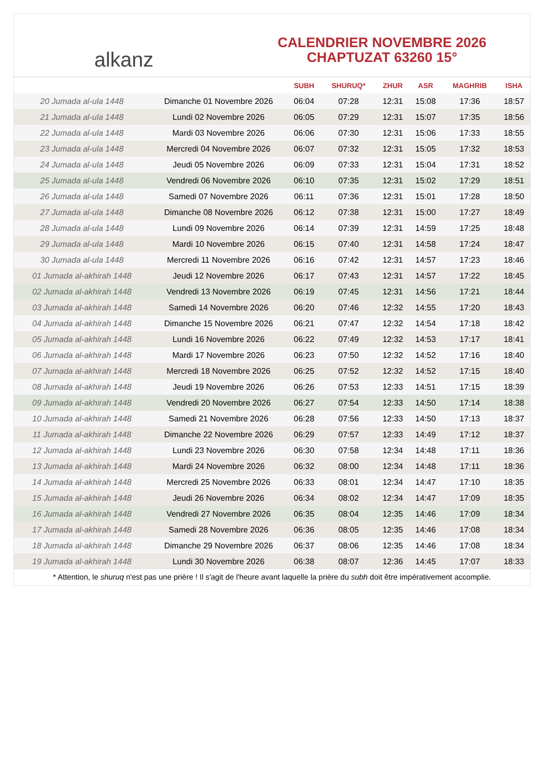alkanz
CALENDRIER NOVEMBRE 2026
CHAPTUZAT 63260 15°
| | | SUBH | SHURUQ* | ZHUR | ASR | MAGHRIB | ISHA |
| --- | --- | --- | --- | --- | --- | --- | --- |
| 20 Jumada al-ula 1448 | Dimanche 01 Novembre 2026 | 06:04 | 07:28 | 12:31 | 15:08 | 17:36 | 18:57 |
| 21 Jumada al-ula 1448 | Lundi 02 Novembre 2026 | 06:05 | 07:29 | 12:31 | 15:07 | 17:35 | 18:56 |
| 22 Jumada al-ula 1448 | Mardi 03 Novembre 2026 | 06:06 | 07:30 | 12:31 | 15:06 | 17:33 | 18:55 |
| 23 Jumada al-ula 1448 | Mercredi 04 Novembre 2026 | 06:07 | 07:32 | 12:31 | 15:05 | 17:32 | 18:53 |
| 24 Jumada al-ula 1448 | Jeudi 05 Novembre 2026 | 06:09 | 07:33 | 12:31 | 15:04 | 17:31 | 18:52 |
| 25 Jumada al-ula 1448 | Vendredi 06 Novembre 2026 | 06:10 | 07:35 | 12:31 | 15:02 | 17:29 | 18:51 |
| 26 Jumada al-ula 1448 | Samedi 07 Novembre 2026 | 06:11 | 07:36 | 12:31 | 15:01 | 17:28 | 18:50 |
| 27 Jumada al-ula 1448 | Dimanche 08 Novembre 2026 | 06:12 | 07:38 | 12:31 | 15:00 | 17:27 | 18:49 |
| 28 Jumada al-ula 1448 | Lundi 09 Novembre 2026 | 06:14 | 07:39 | 12:31 | 14:59 | 17:25 | 18:48 |
| 29 Jumada al-ula 1448 | Mardi 10 Novembre 2026 | 06:15 | 07:40 | 12:31 | 14:58 | 17:24 | 18:47 |
| 30 Jumada al-ula 1448 | Mercredi 11 Novembre 2026 | 06:16 | 07:42 | 12:31 | 14:57 | 17:23 | 18:46 |
| 01 Jumada al-akhirah 1448 | Jeudi 12 Novembre 2026 | 06:17 | 07:43 | 12:31 | 14:57 | 17:22 | 18:45 |
| 02 Jumada al-akhirah 1448 | Vendredi 13 Novembre 2026 | 06:19 | 07:45 | 12:31 | 14:56 | 17:21 | 18:44 |
| 03 Jumada al-akhirah 1448 | Samedi 14 Novembre 2026 | 06:20 | 07:46 | 12:32 | 14:55 | 17:20 | 18:43 |
| 04 Jumada al-akhirah 1448 | Dimanche 15 Novembre 2026 | 06:21 | 07:47 | 12:32 | 14:54 | 17:18 | 18:42 |
| 05 Jumada al-akhirah 1448 | Lundi 16 Novembre 2026 | 06:22 | 07:49 | 12:32 | 14:53 | 17:17 | 18:41 |
| 06 Jumada al-akhirah 1448 | Mardi 17 Novembre 2026 | 06:23 | 07:50 | 12:32 | 14:52 | 17:16 | 18:40 |
| 07 Jumada al-akhirah 1448 | Mercredi 18 Novembre 2026 | 06:25 | 07:52 | 12:32 | 14:52 | 17:15 | 18:40 |
| 08 Jumada al-akhirah 1448 | Jeudi 19 Novembre 2026 | 06:26 | 07:53 | 12:33 | 14:51 | 17:15 | 18:39 |
| 09 Jumada al-akhirah 1448 | Vendredi 20 Novembre 2026 | 06:27 | 07:54 | 12:33 | 14:50 | 17:14 | 18:38 |
| 10 Jumada al-akhirah 1448 | Samedi 21 Novembre 2026 | 06:28 | 07:56 | 12:33 | 14:50 | 17:13 | 18:37 |
| 11 Jumada al-akhirah 1448 | Dimanche 22 Novembre 2026 | 06:29 | 07:57 | 12:33 | 14:49 | 17:12 | 18:37 |
| 12 Jumada al-akhirah 1448 | Lundi 23 Novembre 2026 | 06:30 | 07:58 | 12:34 | 14:48 | 17:11 | 18:36 |
| 13 Jumada al-akhirah 1448 | Mardi 24 Novembre 2026 | 06:32 | 08:00 | 12:34 | 14:48 | 17:11 | 18:36 |
| 14 Jumada al-akhirah 1448 | Mercredi 25 Novembre 2026 | 06:33 | 08:01 | 12:34 | 14:47 | 17:10 | 18:35 |
| 15 Jumada al-akhirah 1448 | Jeudi 26 Novembre 2026 | 06:34 | 08:02 | 12:34 | 14:47 | 17:09 | 18:35 |
| 16 Jumada al-akhirah 1448 | Vendredi 27 Novembre 2026 | 06:35 | 08:04 | 12:35 | 14:46 | 17:09 | 18:34 |
| 17 Jumada al-akhirah 1448 | Samedi 28 Novembre 2026 | 06:36 | 08:05 | 12:35 | 14:46 | 17:08 | 18:34 |
| 18 Jumada al-akhirah 1448 | Dimanche 29 Novembre 2026 | 06:37 | 08:06 | 12:35 | 14:46 | 17:08 | 18:34 |
| 19 Jumada al-akhirah 1448 | Lundi 30 Novembre 2026 | 06:38 | 08:07 | 12:36 | 14:45 | 17:07 | 18:33 |
* Attention, le shuruq n'est pas une prière ! Il s'agit de l'heure avant laquelle la prière du subh doit être impérativement accomplie.